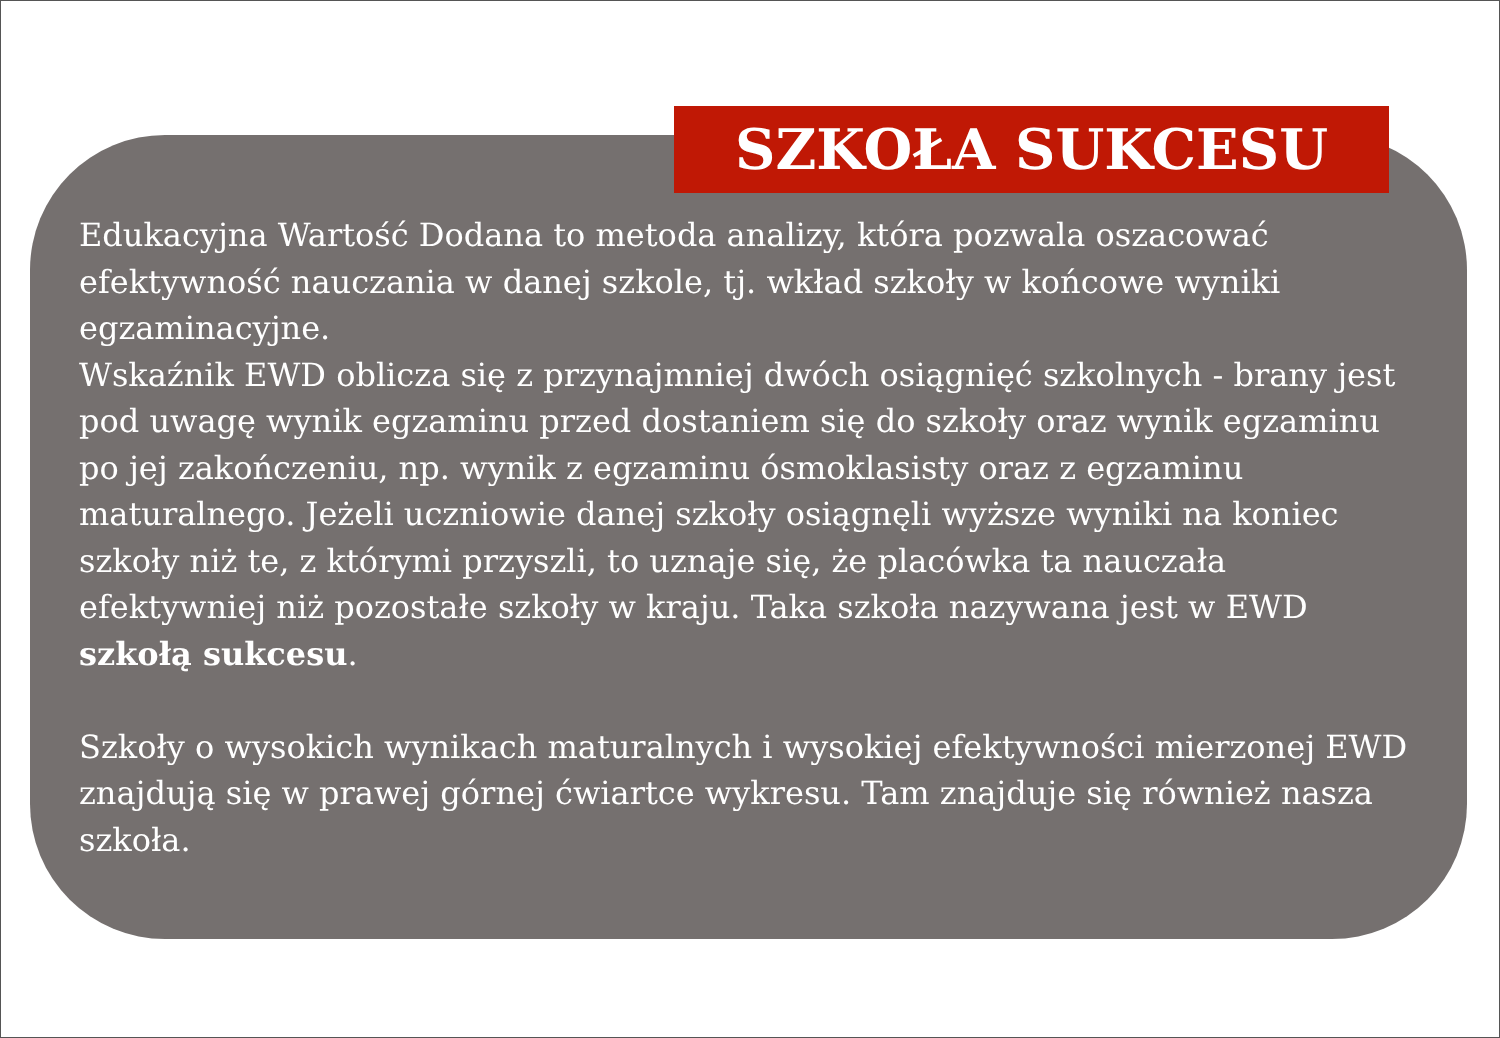SZKOŁA SUKCESU
Edukacyjna Wartość Dodana to metoda analizy, która pozwala oszacować efektywność nauczania w danej szkole, tj. wkład szkoły w końcowe wyniki egzaminacyjne.
Wskaźnik EWD oblicza się z przynajmniej dwóch osiągnięć szkolnych - brany jest pod uwagę wynik egzaminu przed dostaniem się do szkoły oraz wynik egzaminu po jej zakończeniu, np. wynik z egzaminu ósmoklasisty oraz z egzaminu maturalnego. Jeżeli uczniowie danej szkoły osiągnęli wyższe wyniki na koniec szkoły niż te, z którymi przyszli, to uznaje się, że placówka ta nauczała efektywniej niż pozostałe szkoły w kraju. Taka szkoła nazywana jest w EWD szkołą sukcesu.
Szkoły o wysokich wynikach maturalnych i wysokiej efektywności mierzonej EWD znajdują się w prawej górnej ćwiartce wykresu. Tam znajduje się również nasza szkoła.